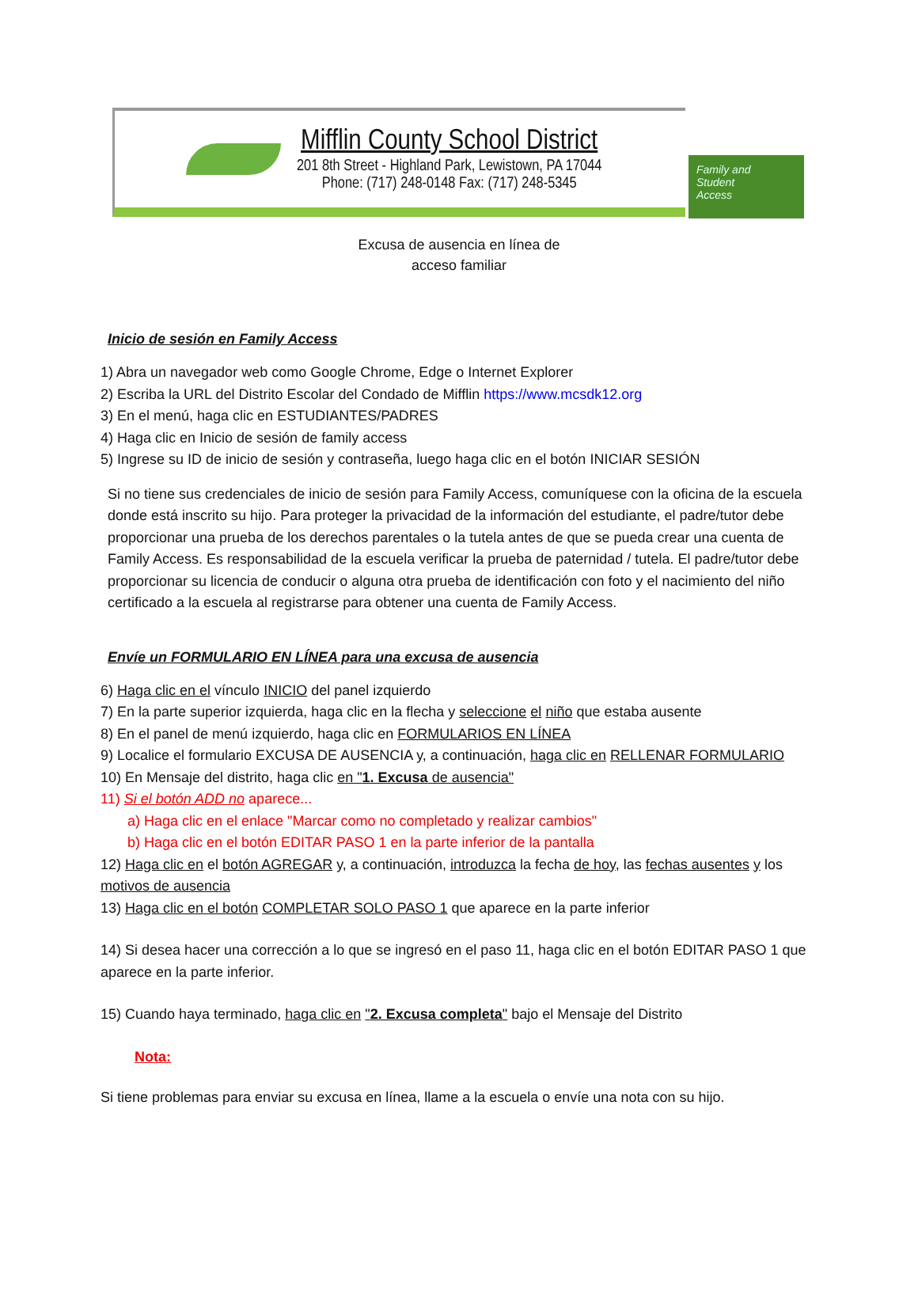Mifflin County School District
201 8th Street - Highland Park, Lewistown, PA 17044
Phone: (717) 248-0148 Fax: (717) 248-5345
Family and
Student
Access
Excusa de ausencia en línea de
acceso familiar
Inicio de sesión en Family Access
1) Abra un navegador web como Google Chrome, Edge o Internet Explorer
2) Escriba la URL del Distrito Escolar del Condado de Mifflin https://www.mcsdk12.org
3) En el menú, haga clic en ESTUDIANTES/PADRES
4) Haga clic en Inicio de sesión de family access
5) Ingrese su ID de inicio de sesión y contraseña, luego haga clic en el botón INICIAR SESIÓN
Si no tiene sus credenciales de inicio de sesión para Family Access, comuníquese con la oficina de la escuela donde está inscrito su hijo. Para proteger la privacidad de la información del estudiante, el padre/tutor debe proporcionar una prueba de los derechos parentales o la tutela antes de que se pueda crear una cuenta de Family Access. Es responsabilidad de la escuela verificar la prueba de paternidad / tutela. El padre/tutor debe
proporcionar su licencia de conducir o alguna otra prueba de identificación con foto y el nacimiento del niño
certificado a la escuela al registrarse para obtener una cuenta de Family Access.
Envíe un FORMULARIO EN LÍNEA para una excusa de ausencia
6) Haga clic en el vínculo INICIO del panel izquierdo
7) En la parte superior izquierda, haga clic en la flecha y seleccione el niño que estaba ausente
8) En el panel de menú izquierdo, haga clic en FORMULARIOS EN LÍNEA
9) Localice el formulario EXCUSA DE AUSENCIA y, a continuación, haga clic en RELLENAR FORMULARIO
10) En Mensaje del distrito, haga clic en "1. Excusa de ausencia"
11) Si el botón ADD no aparece...
a) Haga clic en el enlace "Marcar como no completado y realizar cambios"
b) Haga clic en el botón EDITAR PASO 1 en la parte inferior de la pantalla
12) Haga clic en el botón AGREGAR y, a continuación, introduzca la fecha de hoy, las fechas ausentes y los motivos de ausencia
13) Haga clic en el botón COMPLETAR SOLO PASO 1 que aparece en la parte inferior
14) Si desea hacer una corrección a lo que se ingresó en el paso 11, haga clic en el botón EDITAR PASO 1 que aparece en la parte inferior.
15) Cuando haya terminado, haga clic en "2. Excusa completa" bajo el Mensaje del Distrito
Nota:
Si tiene problemas para enviar su excusa en línea, llame a la escuela o envíe una nota con su hijo.